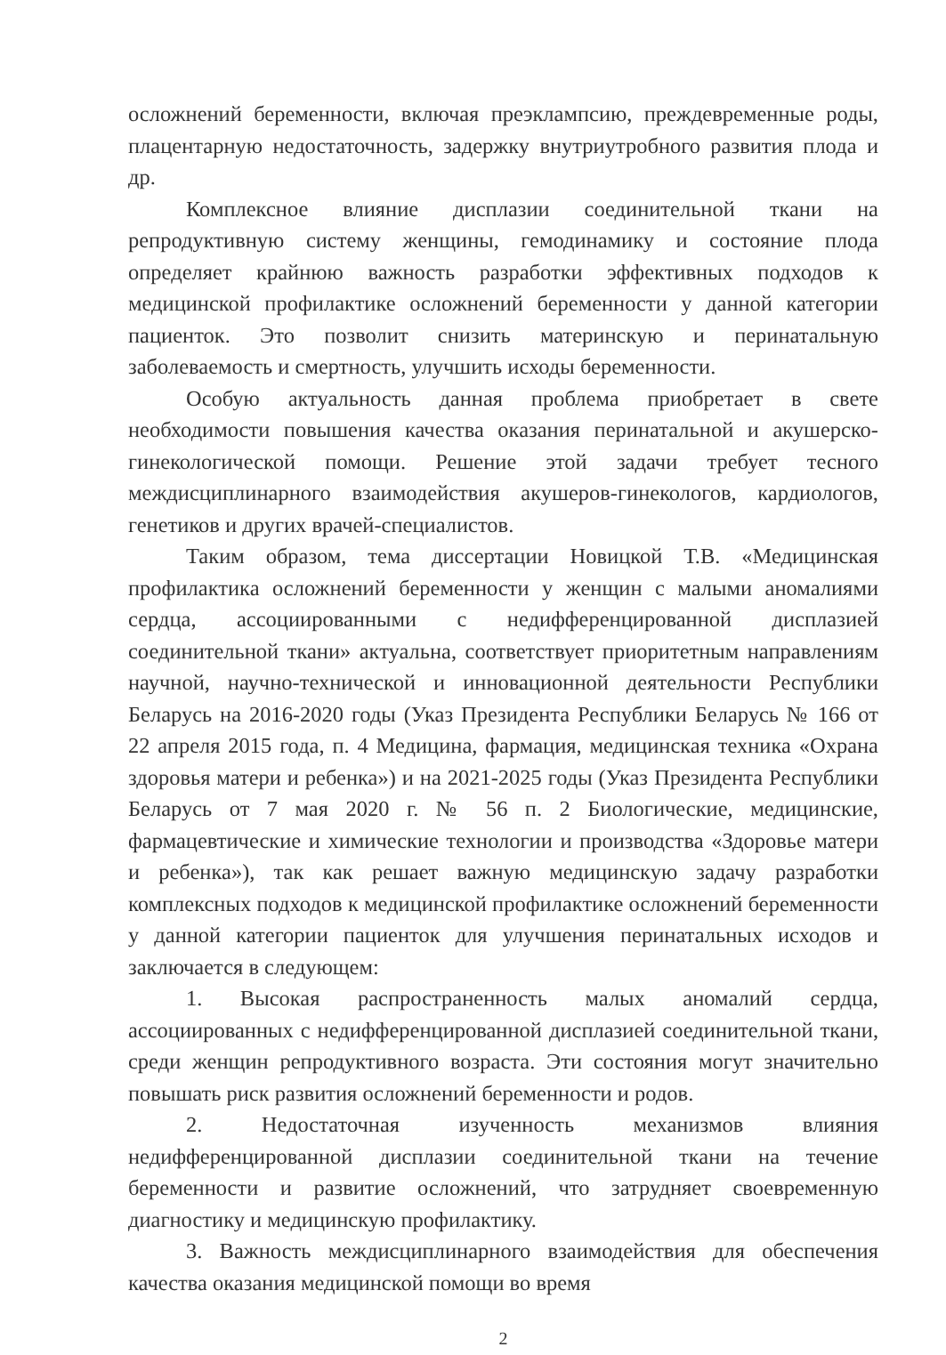осложнений беременности, включая преэклампсию, преждевременные роды, плацентарную недостаточность, задержку внутриутробного развития плода и др.
Комплексное влияние дисплазии соединительной ткани на репродуктивную систему женщины, гемодинамику и состояние плода определяет крайнюю важность разработки эффективных подходов к медицинской профилактике осложнений беременности у данной категории пациенток. Это позволит снизить материнскую и перинатальную заболеваемость и смертность, улучшить исходы беременности.
Особую актуальность данная проблема приобретает в свете необходимости повышения качества оказания перинатальной и акушерско-гинекологической помощи. Решение этой задачи требует тесного междисциплинарного взаимодействия акушеров-гинекологов, кардиологов, генетиков и других врачей-специалистов.
Таким образом, тема диссертации Новицкой Т.В. «Медицинская профилактика осложнений беременности у женщин с малыми аномалиями сердца, ассоциированными с недифференцированной дисплазией соединительной ткани» актуальна, соответствует приоритетным направлениям научной, научно-технической и инновационной деятельности Республики Беларусь на 2016-2020 годы (Указ Президента Республики Беларусь № 166 от 22 апреля 2015 года, п. 4 Медицина, фармация, медицинская техника «Охрана здоровья матери и ребенка») и на 2021-2025 годы (Указ Президента Республики Беларусь от 7 мая 2020 г. № 56 п. 2 Биологические, медицинские, фармацевтические и химические технологии и производства «Здоровье матери и ребенка»), так как решает важную медицинскую задачу разработки комплексных подходов к медицинской профилактике осложнений беременности у данной категории пациенток для улучшения перинатальных исходов и заключается в следующем:
1. Высокая распространенность малых аномалий сердца, ассоциированных с недифференцированной дисплазией соединительной ткани, среди женщин репродуктивного возраста. Эти состояния могут значительно повышать риск развития осложнений беременности и родов.
2. Недостаточная изученность механизмов влияния недифференцированной дисплазии соединительной ткани на течение беременности и развитие осложнений, что затрудняет своевременную диагностику и медицинскую профилактику.
3. Важность междисциплинарного взаимодействия для обеспечения качества оказания медицинской помощи во время
2